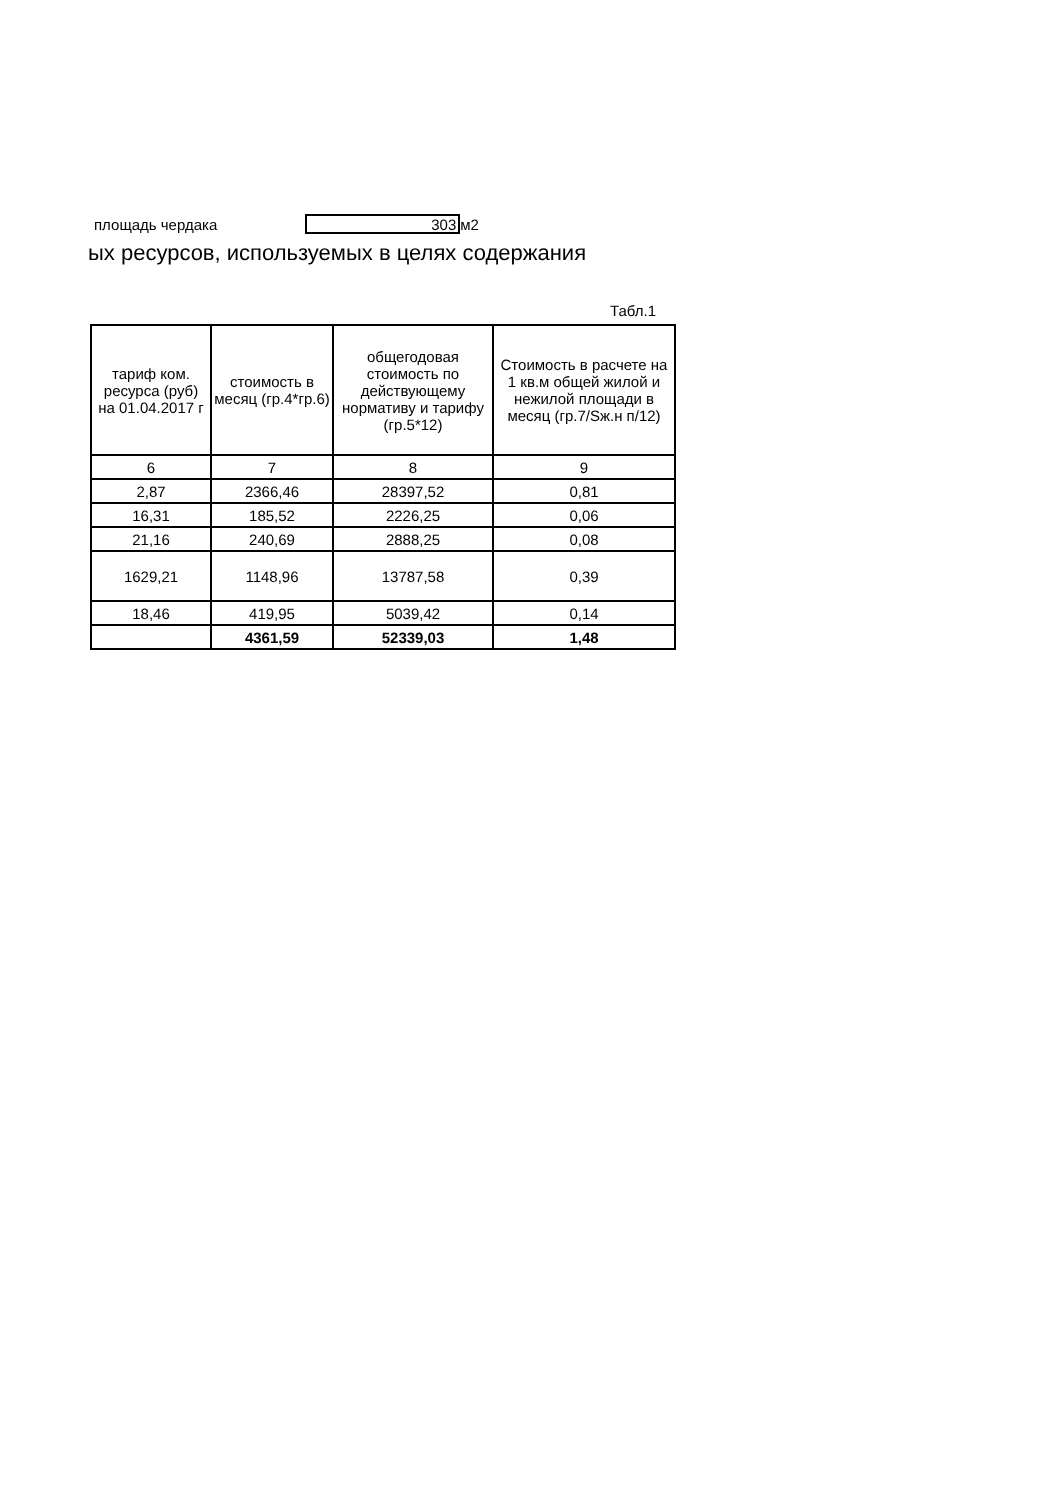площадь чердака 303 м2
ых ресурсов, используемых в целях содержания
Табл.1
| тариф ком. ресурса (руб) на 01.04.2017 г | стоимость в месяц (гр.4*гр.6) | общегодовая стоимость по действующему нормативу и тарифу (гр.5*12) | Стоимость в расчете на 1 кв.м общей жилой и нежилой площади в месяц (гр.7/Sж.н п/12) |
| --- | --- | --- | --- |
| 6 | 7 | 8 | 9 |
| 2,87 | 2366,46 | 28397,52 | 0,81 |
| 16,31 | 185,52 | 2226,25 | 0,06 |
| 21,16 | 240,69 | 2888,25 | 0,08 |
| 1629,21 | 1148,96 | 13787,58 | 0,39 |
| 18,46 | 419,95 | 5039,42 | 0,14 |
| | 4361,59 | 52339,03 | 1,48 |